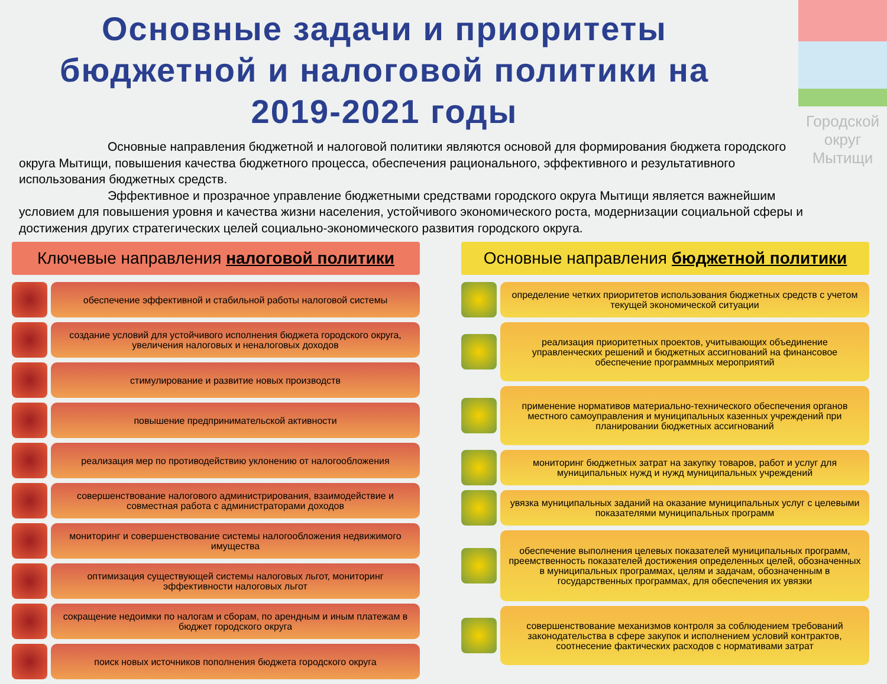Городской
округ
Мытищи
Основные задачи и приоритеты бюджетной и налоговой политики на 2019-2021 годы
Основные направления бюджетной и налоговой политики являются основой для формирования бюджета городского округа Мытищи, повышения качества бюджетного процесса, обеспечения рационального, эффективного и результативного использования бюджетных средств.
Эффективное и прозрачное управление бюджетными средствами городского округа Мытищи является важнейшим условием для повышения уровня и качества жизни населения, устойчивого экономического роста, модернизации социальной сферы и достижения других стратегических целей социально-экономического развития городского округа.
Ключевые направления налоговой политики
обеспечение эффективной и стабильной работы налоговой системы
создание условий для устойчивого исполнения бюджета городского округа, увеличения налоговых и неналоговых доходов
стимулирование и развитие новых производств
повышение предпринимательской активности
реализация мер по противодействию уклонению от налогообложения
совершенствование налогового администрирования, взаимодействие и совместная работа с администраторами доходов
мониторинг и совершенствование системы налогообложения недвижимого имущества
оптимизация существующей системы налоговых льгот, мониторинг эффективности налоговых льгот
сокращение недоимки по налогам и сборам, по арендным и иным платежам в бюджет городского округа
поиск новых источников пополнения бюджета городского округа
Основные направления бюджетной политики
определение четких приоритетов использования бюджетных средств с учетом текущей экономической ситуации
реализация приоритетных проектов, учитывающих объединение управленческих решений и бюджетных ассигнований на финансовое обеспечение программных мероприятий
применение нормативов материально-технического обеспечения органов местного самоуправления и муниципальных казенных учреждений при планировании бюджетных ассигнований
мониторинг бюджетных затрат на закупку товаров, работ и услуг для муниципальных нужд и нужд муниципальных учреждений
увязка муниципальных заданий на оказание муниципальных услуг с целевыми показателями муниципальных программ
обеспечение выполнения целевых показателей муниципальных программ, преемственность показателей достижения определенных целей, обозначенных в муниципальных программах, целям и задачам, обозначенным в государственных программах, для обеспечения их увязки
совершенствование механизмов контроля за соблюдением требований законодательства в сфере закупок и исполнением условий контрактов, соотнесение фактических расходов с нормативами затрат